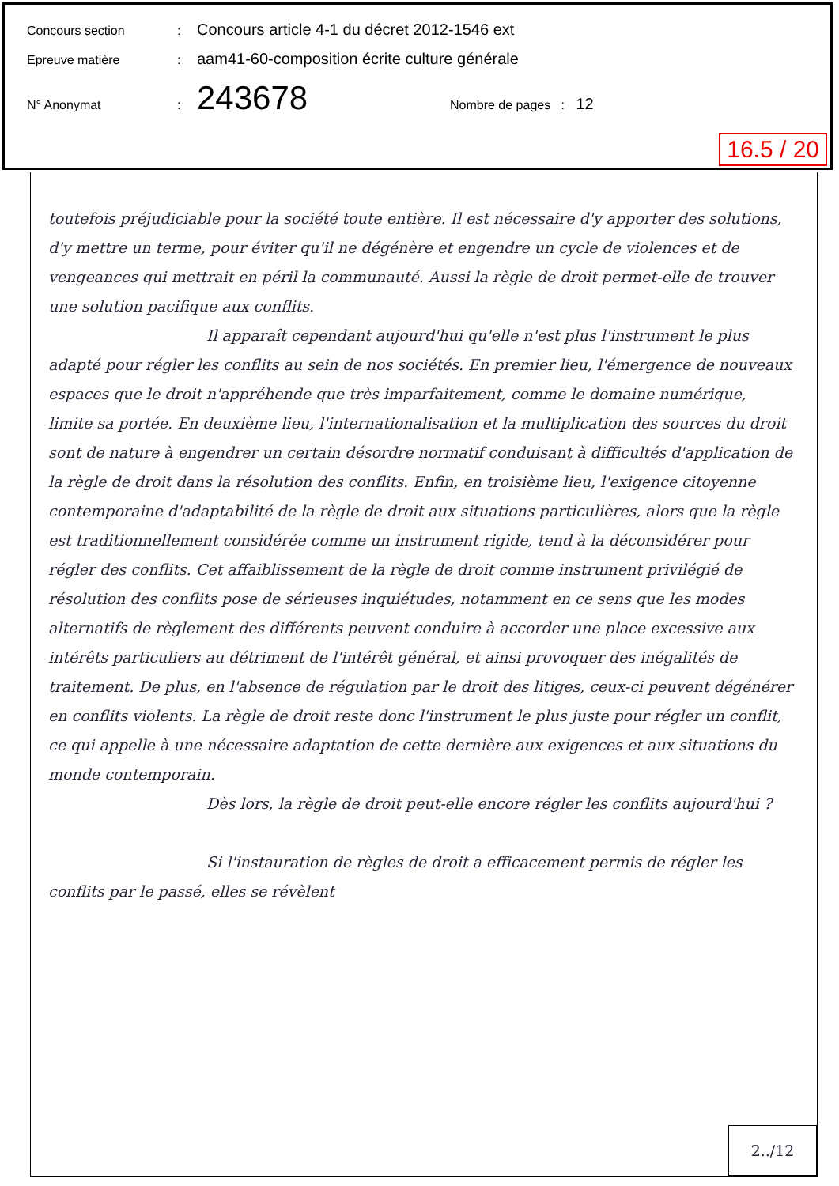Concours section: Concours article 4-1 du décret 2012-1546 ext
Epreuve matière: aam41-60-composition écrite culture générale
N° Anonymat: 243678 Nombre de pages : 12
16.5 / 20
toutefois préjudiciable pour la société toute entière. Il est nécessaire d'y apporter des solutions, d'y mettre un terme, pour éviter qu'il ne dégénère et engendre un cycle de violences et de vengeances qui mettrait en péril la communauté. Aussi la règle de droit permet-elle de trouver une solution pacifique aux conflits.
Il apparaît cependant aujourd'hui qu'elle n'est plus l'instrument le plus adapté pour régler les conflits au sein de nos sociétés. En premier lieu, l'émergence de nouveaux espaces que le droit n'appréhende que très imparfaitement, comme le domaine numérique, limite sa portée. En deuxième lieu, l'internationalisation et la multiplication des sources du droit sont de nature à engendrer un certain désordre normatif conduisant à difficultés d'application de la règle de droit dans la résolution des conflits. Enfin, en troisième lieu, l'exigence citoyenne contemporaine d'adaptabilité de la règle de droit aux situations particulières, alors que la règle est traditionnellement considérée comme un instrument rigide, tend à la déconsidérer pour régler des conflits. Cet affaiblissement de la règle de droit comme instrument privilégié de résolution des conflits pose de sérieuses inquiétudes, notamment en ce sens que les modes alternatifs de règlement des différents peuvent conduire à accorder une place excessive aux intérêts particuliers au détriment de l'intérêt général, et ainsi provoquer des inégalités de traitement. De plus, en l'absence de régulation par le droit des litiges, ceux-ci peuvent dégénérer en conflits violents. La règle de droit reste donc l'instrument le plus juste pour régler un conflit, ce qui appelle à une nécessaire adaptation de cette dernière aux exigences et aux situations du monde contemporain.
Dès lors, la règle de droit peut-elle encore régler les conflits aujourd'hui ?
Si l'instauration de règles de droit a efficacement permis de régler les conflits par le passé, elles se révèlent
2../12